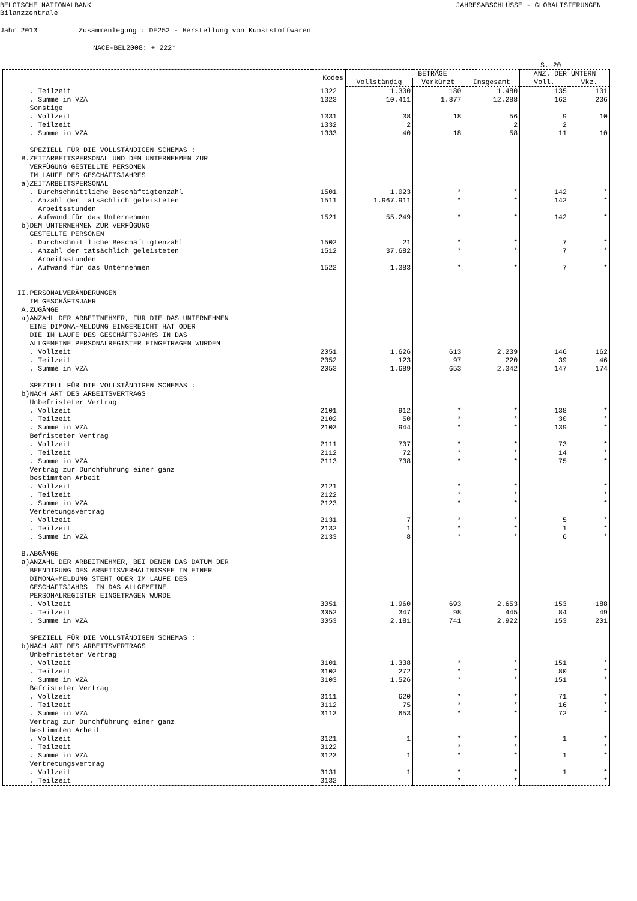BELGISCHE NATIONALBANK
Bilanzzentrale JAHRESABSCHLÜSSE - GLOBALISIERUNGEN
Jahr 2013 Zusammenlegung : DE252 - Herstellung von Kunststoffwaren
NACE-BEL2008: + 222*
S. 20
| | Kodes | BETRÄGE | | | ANZ. DER UNTERN | |
| --- | --- | --- | --- | --- | --- | --- |
| | | Vollständig | Verkürzt | Insgesamt | Voll. | Vkz. |
| . Teilzeit | 1322 | 1.300 | 180 | 1.480 | 135 | 101 |
| . Summe in VZÄ | 1323 | 10.411 | 1.877 | 12.288 | 162 | 236 |
| Sonstige | | | | | | |
| . Vollzeit | 1331 | 38 | 18 | 56 | 9 | 10 |
| . Teilzeit | 1332 | 2 | | 2 | 2 | |
| . Summe in VZÄ | 1333 | 40 | 18 | 58 | 11 | 10 |
| SPEZIELL FÜR DIE VOLLSTÄNDIGEN SCHEMAS : | | | | | | |
| B.ZEITARBEITSPERSONAL UND DEM UNTERNEHMEN ZUR | | | | | | |
| VERFÜGUNG GESTELLTE PERSONEN | | | | | | |
| IM LAUFE DES GESCHÄFTSJAHRES | | | | | | |
| a)ZEITARBEITSPERSONAL | | | | | | |
| . Durchschnittliche Beschäftigtenzahl | 1501 | 1.023 | * | * | 142 | * |
| . Anzahl der tatsächlich geleisteten | 1511 | 1.967.911 | * | * | 142 | * |
| Arbeitsstunden | | | | | | |
| . Aufwand für das Unternehmen | 1521 | 55.249 | * | * | 142 | * |
| b)DEM UNTERNEHMEN ZUR VERFÜGUNG | | | | | | |
| GESTELLTE PERSONEN | | | | | | |
| . Durchschnittliche Beschäftigtenzahl | 1502 | 21 | * | * | 7 | * |
| . Anzahl der tatsächlich geleisteten | 1512 | 37.682 | * | * | 7 | * |
| Arbeitsstunden | | | | | | |
| . Aufwand für das Unternehmen | 1522 | 1.383 | * | * | 7 | * |
| II.PERSONALVERÄNDERUNGEN | | | | | | |
| IM GESCHÄFTSJAHR | | | | | | |
| A.ZUGÄNGE | | | | | | |
| a)ANZAHL DER ARBEITNEHMER, FÜR DIE DAS UNTERNEHMEN | | | | | | |
| EINE DIMONA-MELDUNG EINGEREICHT HAT ODER | | | | | | |
| DIE IM LAUFE DES GESCHÄFTSJAHRS IN DAS | | | | | | |
| ALLGEMEINE PERSONALREGISTER EINGETRAGEN WURDEN | | | | | | |
| . Vollzeit | 2051 | 1.626 | 613 | 2.239 | 146 | 162 |
| . Teilzeit | 2052 | 123 | 97 | 220 | 39 | 46 |
| . Summe in VZÄ | 2053 | 1.689 | 653 | 2.342 | 147 | 174 |
| SPEZIELL FÜR DIE VOLLSTÄNDIGEN SCHEMAS : | | | | | | |
| b)NACH ART DES ARBEITSVERTRAGS | | | | | | |
| Unbefristeter Vertrag | | | | | | |
| . Vollzeit | 2101 | 912 | * | * | 138 | * |
| . Teilzeit | 2102 | 50 | * | * | 30 | * |
| . Summe in VZÄ | 2103 | 944 | * | * | 139 | * |
| Befristeter Vertrag | | | | | | |
| . Vollzeit | 2111 | 707 | * | * | 73 | * |
| . Teilzeit | 2112 | 72 | * | * | 14 | * |
| . Summe in VZÄ | 2113 | 738 | * | * | 75 | * |
| Vertrag zur Durchführung einer ganz | | | | | | |
| bestimmten Arbeit | | | | | | |
| . Vollzeit | 2121 | | * | * | | * |
| . Teilzeit | 2122 | | * | * | | * |
| . Summe in VZÄ | 2123 | | * | * | | * |
| Vertretungsvertrag | | | | | | |
| . Vollzeit | 2131 | 7 | * | * | 5 | * |
| . Teilzeit | 2132 | 1 | * | * | 1 | * |
| . Summe in VZÄ | 2133 | 8 | * | * | 6 | * |
| B.ABGÄNGE | | | | | | |
| a)ANZAHL DER ARBEITNEHMER, BEI DENEN DAS DATUM DER | | | | | | |
| BEENDIGUNG DES ARBEITSVERHALTNISSEE IN EINER | | | | | | |
| DIMONA-MELDUNG STEHT ODER IM LAUFE DES | | | | | | |
| GESCHÄFTSJAHRS IN DAS ALLGEMEINE | | | | | | |
| PERSONALREGISTER EINGETRAGEN WURDE | | | | | | |
| . Vollzeit | 3051 | 1.960 | 693 | 2.653 | 153 | 188 |
| . Teilzeit | 3052 | 347 | 98 | 445 | 84 | 49 |
| . Summe in VZÄ | 3053 | 2.181 | 741 | 2.922 | 153 | 201 |
| SPEZIELL FÜR DIE VOLLSTÄNDIGEN SCHEMAS : | | | | | | |
| b)NACH ART DES ARBEITSVERTRAGS | | | | | | |
| Unbefristeter Vertrag | | | | | | |
| . Vollzeit | 3101 | 1.338 | * | * | 151 | * |
| . Teilzeit | 3102 | 272 | * | * | 80 | * |
| . Summe in VZÄ | 3103 | 1.526 | * | * | 151 | * |
| Befristeter Vertrag | | | | | | |
| . Vollzeit | 3111 | 620 | * | * | 71 | * |
| . Teilzeit | 3112 | 75 | * | * | 16 | * |
| . Summe in VZÄ | 3113 | 653 | * | * | 72 | * |
| Vertrag zur Durchführung einer ganz | | | | | | |
| bestimmten Arbeit | | | | | | |
| . Vollzeit | 3121 | 1 | * | * | 1 | * |
| . Teilzeit | 3122 | | * | * | | * |
| . Summe in VZÄ | 3123 | 1 | * | * | 1 | * |
| Vertretungsvertrag | | | | | | |
| . Vollzeit | 3131 | 1 | * | * | 1 | * |
| . Teilzeit | 3132 | | * | * | | * |